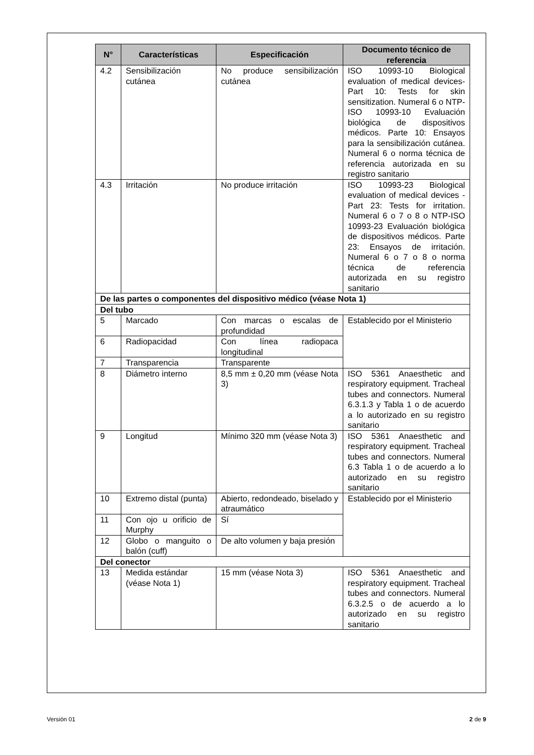| N° | Características | Especificación | Documento técnico de referencia |
| --- | --- | --- | --- |
| 4.2 | Sensibilización cutánea | No produce sensibilización cutánea | ISO 10993-10 Biological evaluation of medical devices-Part 10: Tests for skin sensitization. Numeral 6 o NTP-ISO 10993-10 Evaluación biológica de dispositivos médicos. Parte 10: Ensayos para la sensibilización cutánea. Numeral 6 o norma técnica de referencia autorizada en su registro sanitario |
| 4.3 | Irritación | No produce irritación | ISO 10993-23 Biological evaluation of medical devices - Part 23: Tests for irritation. Numeral 6 o 7 o 8 o NTP-ISO 10993-23 Evaluación biológica de dispositivos médicos. Parte 23: Ensayos de irritación. Numeral 6 o 7 o 8 o norma técnica de referencia autorizada en su registro sanitario |
| De las partes o componentes del dispositivo médico (véase Nota 1) | | | |
| Del tubo | | | |
| 5 | Marcado | Con marcas o escalas de profundidad | Establecido por el Ministerio |
| 6 | Radiopacidad | Con línea radiopaca longitudinal | |
| 7 | Transparencia | Transparente | |
| 8 | Diámetro interno | 8,5 mm ± 0,20 mm (véase Nota 3) | ISO 5361 Anaesthetic and respiratory equipment. Tracheal tubes and connectors. Numeral 6.3.1.3 y Tabla 1 o de acuerdo a lo autorizado en su registro sanitario |
| 9 | Longitud | Mínimo 320 mm (véase Nota 3) | ISO 5361 Anaesthetic and respiratory equipment. Tracheal tubes and connectors. Numeral 6.3 Tabla 1 o de acuerdo a lo autorizado en su registro sanitario |
| 10 | Extremo distal (punta) | Abierto, redondeado, biselado y atraumático | Establecido por el Ministerio |
| 11 | Con ojo u orificio de Murphy | Sí | |
| 12 | Globo o manguito o balón (cuff) | De alto volumen y baja presión | |
| Del conector | | | |
| 13 | Medida estándar (véase Nota 1) | 15 mm (véase Nota 3) | ISO 5361 Anaesthetic and respiratory equipment. Tracheal tubes and connectors. Numeral 6.3.2.5 o de acuerdo a lo autorizado en su registro sanitario |
Versión 01 2 de 9